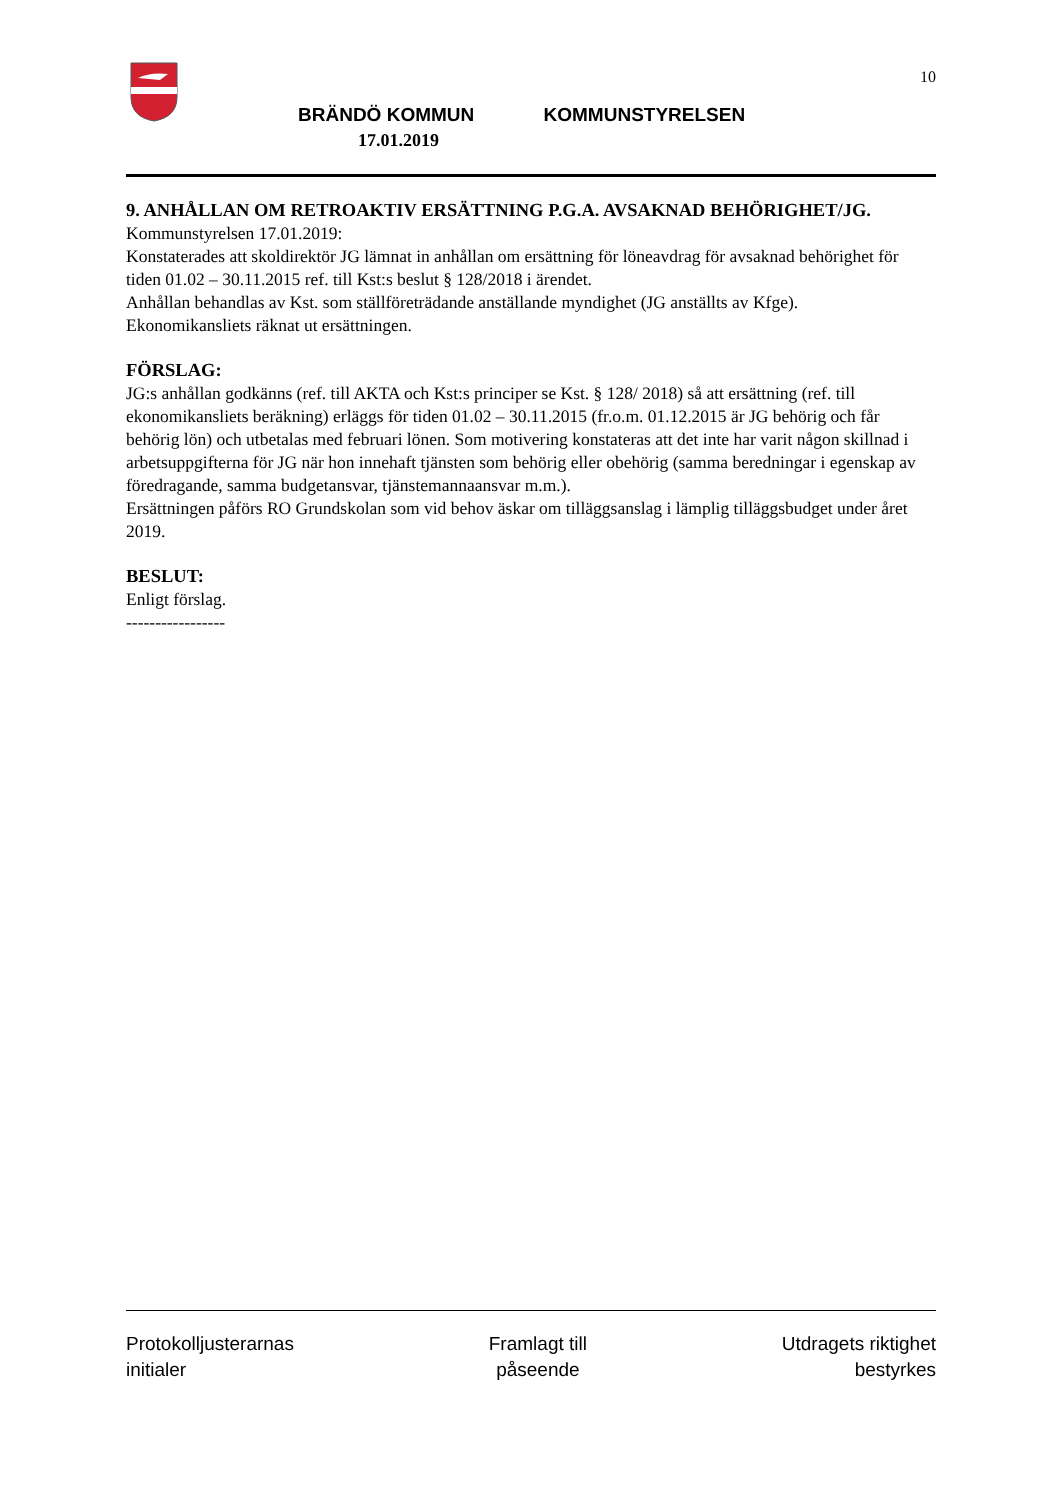BRÄNDÖ KOMMUN KOMMUNSTYRELSEN
17.01.2019
10
9. ANHÅLLAN OM RETROAKTIV ERSÄTTNING P.G.A. AVSAKNAD BEHÖRIGHET/JG.
Kommunstyrelsen 17.01.2019:
Konstaterades att skoldirektör JG lämnat in anhållan om ersättning för löneavdrag för avsaknad behörighet för tiden 01.02 – 30.11.2015 ref. till Kst:s beslut § 128/2018 i ärendet.
Anhållan behandlas av Kst. som ställföreträdande anställande myndighet (JG anställts av Kfge).
Ekonomikansliets räknat ut ersättningen.
FÖRSLAG:
JG:s anhållan godkänns (ref. till AKTA och Kst:s principer se Kst. § 128/ 2018) så att ersättning (ref. till ekonomikansliets beräkning) erläggs för tiden 01.02 – 30.11.2015 (fr.o.m. 01.12.2015 är JG behörig och får behörig lön) och utbetalas med februari lönen. Som motivering konstateras att det inte har varit någon skillnad i arbetsuppgifterna för JG när hon innehaft tjänsten som behörig eller obehörig (samma beredningar i egenskap av föredragande, samma budgetansvar, tjänstemannaansvar m.m.).
Ersättningen påförs RO Grundskolan som vid behov äskar om tilläggsanslag i lämplig tilläggsbudget under året 2019.
BESLUT:
Enligt förslag.
-----------------
Protokolljusterarnas
initialer
Framlagt till
påseende
Utdragets riktighet
bestyrkes